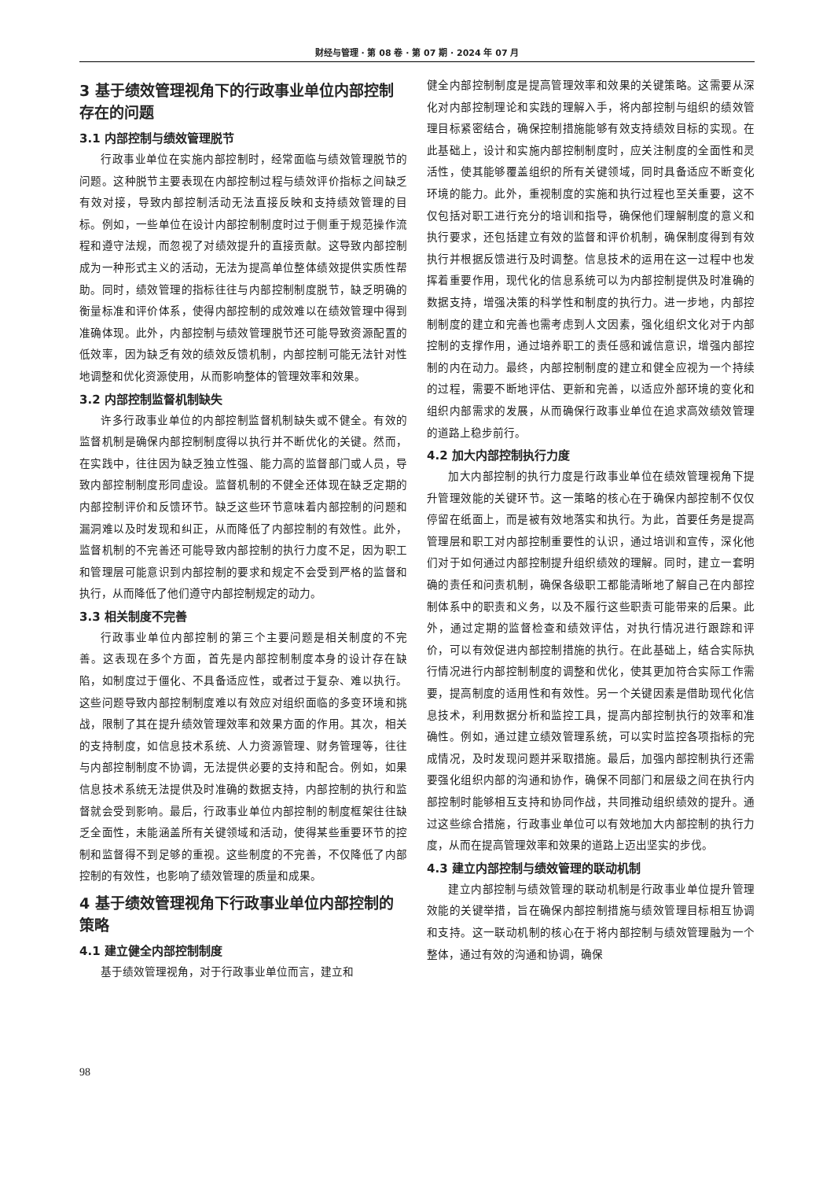财经与管理 · 第 08 卷 · 第 07 期 · 2024 年 07 月
3 基于绩效管理视角下的行政事业单位内部控制存在的问题
3.1 内部控制与绩效管理脱节
行政事业单位在实施内部控制时，经常面临与绩效管理脱节的问题。这种脱节主要表现在内部控制过程与绩效评价指标之间缺乏有效对接，导致内部控制活动无法直接反映和支持绩效管理的目标。例如，一些单位在设计内部控制制度时过于侧重于规范操作流程和遵守法规，而忽视了对绩效提升的直接贡献。这导致内部控制成为一种形式主义的活动，无法为提高单位整体绩效提供实质性帮助。同时，绩效管理的指标往往与内部控制制度脱节，缺乏明确的衡量标准和评价体系，使得内部控制的成效难以在绩效管理中得到准确体现。此外，内部控制与绩效管理脱节还可能导致资源配置的低效率，因为缺乏有效的绩效反馈机制，内部控制可能无法针对性地调整和优化资源使用，从而影响整体的管理效率和效果。
3.2 内部控制监督机制缺失
许多行政事业单位的内部控制监督机制缺失或不健全。有效的监督机制是确保内部控制制度得以执行并不断优化的关键。然而，在实践中，往往因为缺乏独立性强、能力高的监督部门或人员，导致内部控制制度形同虚设。监督机制的不健全还体现在缺乏定期的内部控制评价和反馈环节。缺乏这些环节意味着内部控制的问题和漏洞难以及时发现和纠正，从而降低了内部控制的有效性。此外，监督机制的不完善还可能导致内部控制的执行力度不足，因为职工和管理层可能意识到内部控制的要求和规定不会受到严格的监督和执行，从而降低了他们遵守内部控制规定的动力。
3.3 相关制度不完善
行政事业单位内部控制的第三个主要问题是相关制度的不完善。这表现在多个方面，首先是内部控制制度本身的设计存在缺陷，如制度过于僵化、不具备适应性，或者过于复杂、难以执行。这些问题导致内部控制制度难以有效应对组织面临的多变环境和挑战，限制了其在提升绩效管理效率和效果方面的作用。其次，相关的支持制度，如信息技术系统、人力资源管理、财务管理等，往往与内部控制制度不协调，无法提供必要的支持和配合。例如，如果信息技术系统无法提供及时准确的数据支持，内部控制的执行和监督就会受到影响。最后，行政事业单位内部控制的制度框架往往缺乏全面性，未能涵盖所有关键领域和活动，使得某些重要环节的控制和监督得不到足够的重视。这些制度的不完善，不仅降低了内部控制的有效性，也影响了绩效管理的质量和成果。
4 基于绩效管理视角下行政事业单位内部控制的策略
4.1 建立健全内部控制制度
基于绩效管理视角，对于行政事业单位而言，建立和
健全内部控制制度是提高管理效率和效果的关键策略。这需要从深化对内部控制理论和实践的理解入手，将内部控制与组织的绩效管理目标紧密结合，确保控制措施能够有效支持绩效目标的实现。在此基础上，设计和实施内部控制制度时，应关注制度的全面性和灵活性，使其能够覆盖组织的所有关键领域，同时具备适应不断变化环境的能力。此外，重视制度的实施和执行过程也至关重要，这不仅包括对职工进行充分的培训和指导，确保他们理解制度的意义和执行要求，还包括建立有效的监督和评价机制，确保制度得到有效执行并根据反馈进行及时调整。信息技术的运用在这一过程中也发挥着重要作用，现代化的信息系统可以为内部控制提供及时准确的数据支持，增强决策的科学性和制度的执行力。进一步地，内部控制制度的建立和完善也需考虑到人文因素，强化组织文化对于内部控制的支撑作用，通过培养职工的责任感和诚信意识，增强内部控制的内在动力。最终，内部控制制度的建立和健全应视为一个持续的过程，需要不断地评估、更新和完善，以适应外部环境的变化和组织内部需求的发展，从而确保行政事业单位在追求高效绩效管理的道路上稳步前行。
4.2 加大内部控制执行力度
加大内部控制的执行力度是行政事业单位在绩效管理视角下提升管理效能的关键环节。这一策略的核心在于确保内部控制不仅仅停留在纸面上，而是被有效地落实和执行。为此，首要任务是提高管理层和职工对内部控制重要性的认识，通过培训和宣传，深化他们对于如何通过内部控制提升组织绩效的理解。同时，建立一套明确的责任和问责机制，确保各级职工都能清晰地了解自己在内部控制体系中的职责和义务，以及不履行这些职责可能带来的后果。此外，通过定期的监督检查和绩效评估，对执行情况进行跟踪和评价，可以有效促进内部控制措施的执行。在此基础上，结合实际执行情况进行内部控制制度的调整和优化，使其更加符合实际工作需要，提高制度的适用性和有效性。另一个关键因素是借助现代化信息技术，利用数据分析和监控工具，提高内部控制执行的效率和准确性。例如，通过建立绩效管理系统，可以实时监控各项指标的完成情况，及时发现问题并采取措施。最后，加强内部控制执行还需要强化组织内部的沟通和协作，确保不同部门和层级之间在执行内部控制时能够相互支持和协同作战，共同推动组织绩效的提升。通过这些综合措施，行政事业单位可以有效地加大内部控制的执行力度，从而在提高管理效率和效果的道路上迈出坚实的步伐。
4.3 建立内部控制与绩效管理的联动机制
建立内部控制与绩效管理的联动机制是行政事业单位提升管理效能的关键举措，旨在确保内部控制措施与绩效管理目标相互协调和支持。这一联动机制的核心在于将内部控制与绩效管理融为一个整体，通过有效的沟通和协调，确保
98